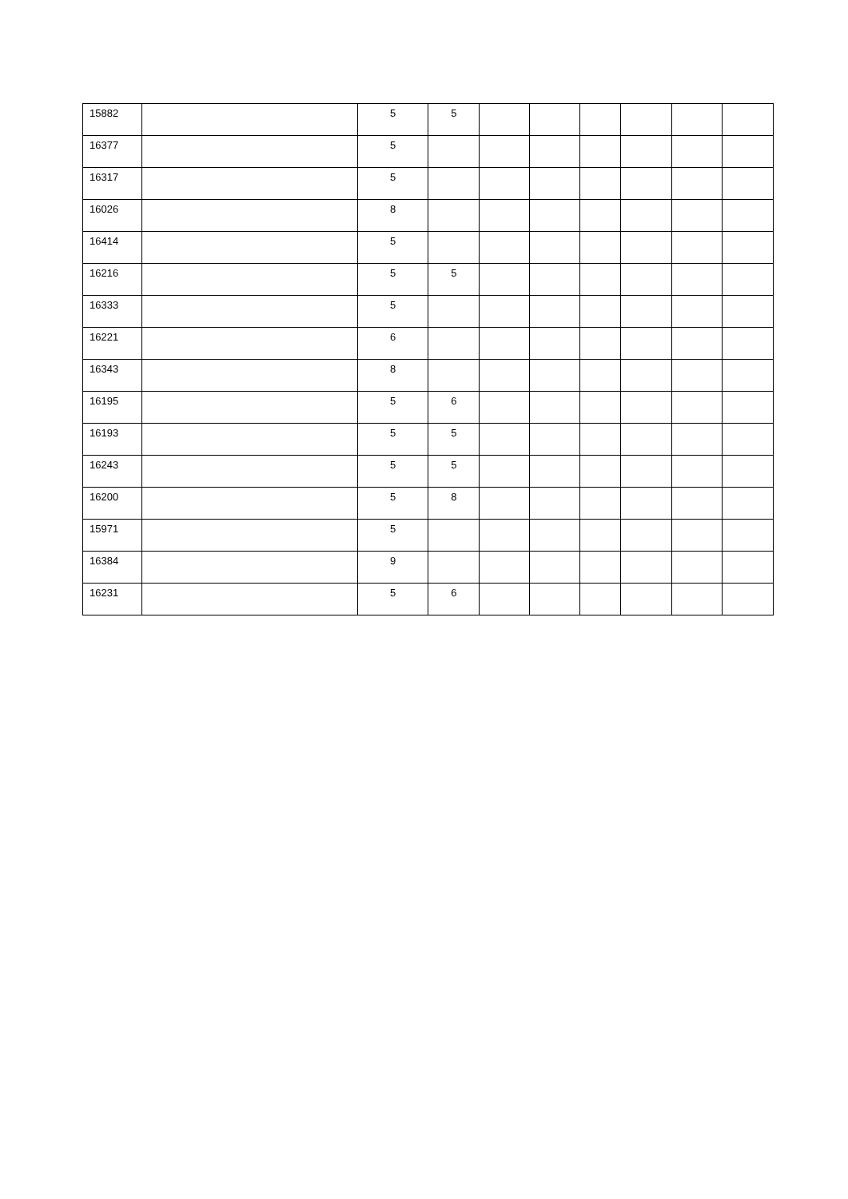| 15882 | | 5 | 5 | | | | | | |
| 16377 | | 5 | | | | | | | |
| 16317 | | 5 | | | | | | | |
| 16026 | | 8 | | | | | | | |
| 16414 | | 5 | | | | | | | |
| 16216 | | 5 | 5 | | | | | | |
| 16333 | | 5 | | | | | | | |
| 16221 | | 6 | | | | | | | |
| 16343 | | 8 | | | | | | | |
| 16195 | | 5 | 6 | | | | | | |
| 16193 | | 5 | 5 | | | | | | |
| 16243 | | 5 | 5 | | | | | | |
| 16200 | | 5 | 8 | | | | | | |
| 15971 | | 5 | | | | | | | |
| 16384 | | 9 | | | | | | | |
| 16231 | | 5 | 6 | | | | | | |